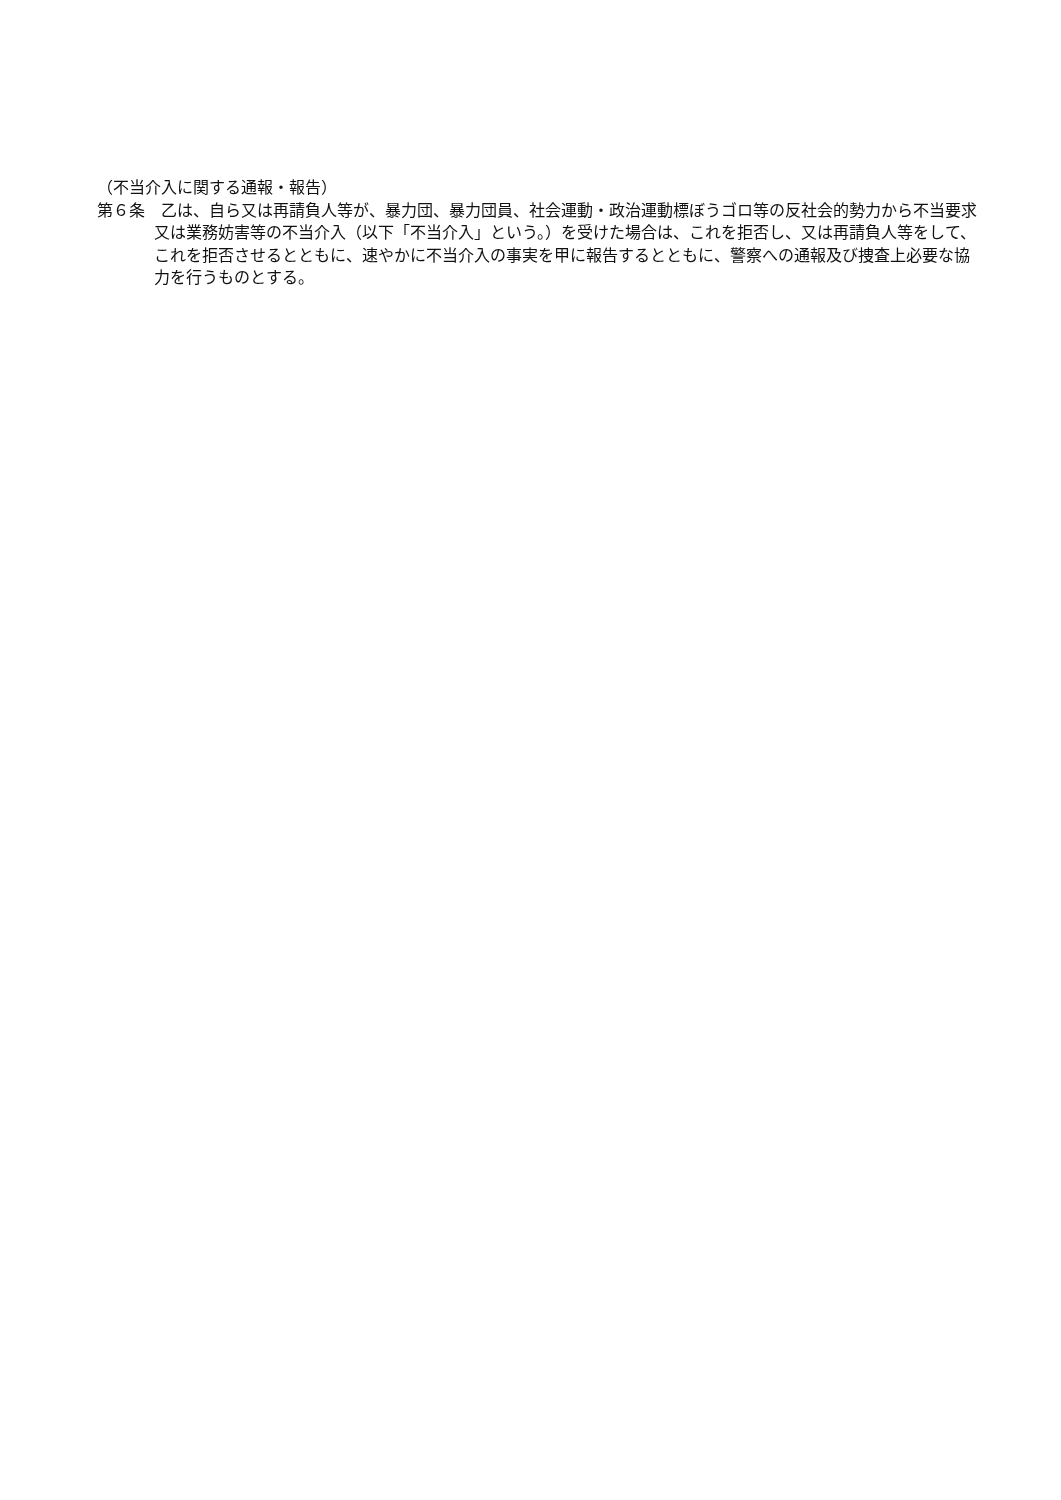（不当介入に関する通報・報告）
第６条　乙は、自ら又は再請負人等が、暴力団、暴力団員、社会運動・政治運動標ぼうゴロ等の反社会的勢力から不当要求又は業務妨害等の不当介入（以下「不当介入」という。）を受けた場合は、これを拒否し、又は再請負人等をして、これを拒否させるとともに、速やかに不当介入の事実を甲に報告するとともに、警察への通報及び捜査上必要な協力を行うものとする。